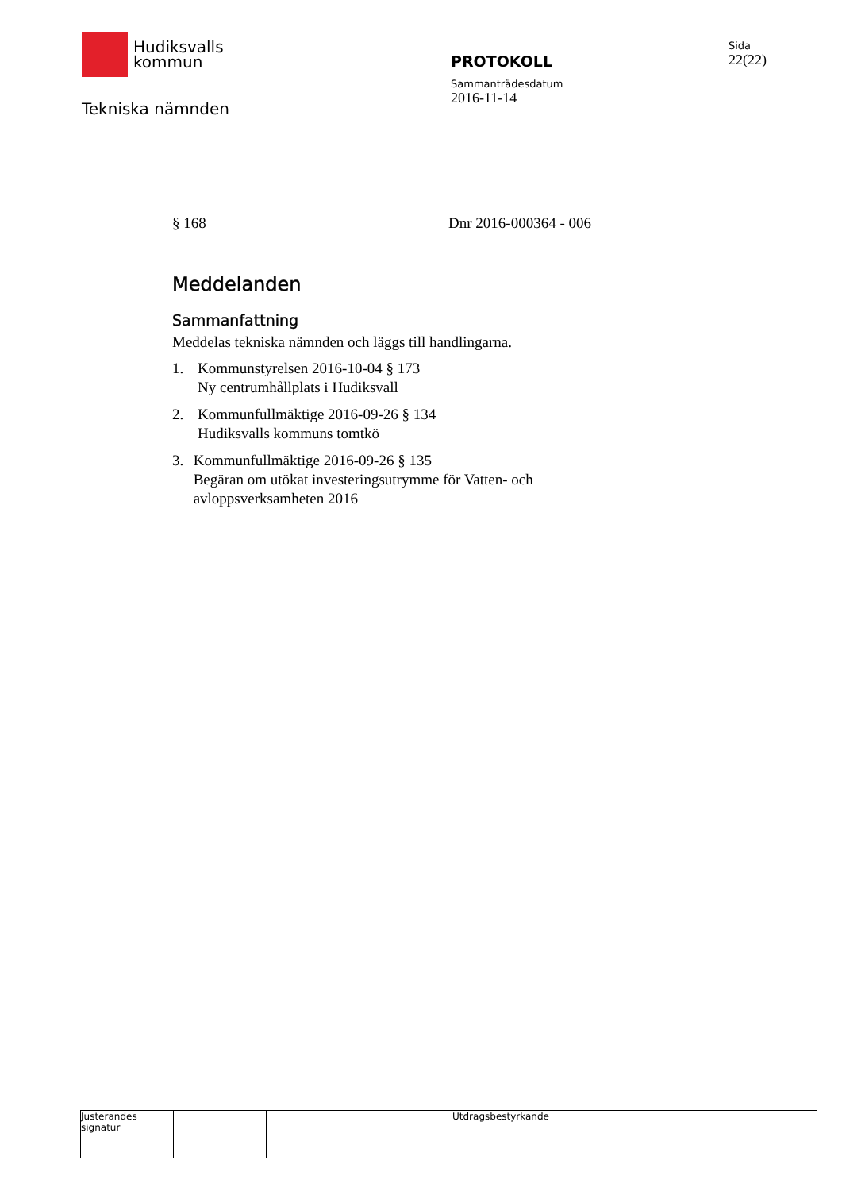Hudiksvalls
kommun
Tekniska nämnden
PROTOKOLL
Sammanträdesdatum
2016-11-14
Sida
22(22)
§ 168 Dnr 2016-000364 - 006
Meddelanden
Sammanfattning
Meddelas tekniska nämnden och läggs till handlingarna.
1. Kommunstyrelsen 2016-10-04 § 173
Ny centrumhållplats i Hudiksvall
2. Kommunfullmäktige 2016-09-26 § 134
Hudiksvalls kommuns tomtkö
3. Kommunfullmäktige 2016-09-26 § 135
Begäran om utökat investeringsutrymme för Vatten- och avloppsverksamheten 2016
Justerandes signatur
Utdragsbestyrkande